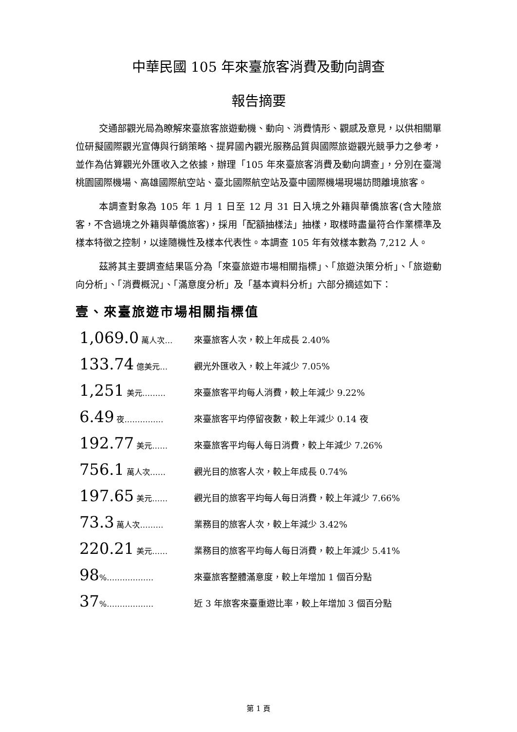中華民國 105 年來臺旅客消費及動向調查
報告摘要
交通部觀光局為瞭解來臺旅客旅遊動機、動向、消費情形、觀感及意見，以供相關單位研擬國際觀光宣傳與行銷策略、提昇國內觀光服務品質與國際旅遊觀光競爭力之參考，並作為估算觀光外匯收入之依據，辦理「105 年來臺旅客消費及動向調查」，分別在臺灣桃園國際機場、高雄國際航空站、臺北國際航空站及臺中國際機場現場訪問離境旅客。
本調查對象為 105 年 1 月 1 日至 12 月 31 日入境之外籍與華僑旅客(含大陸旅客，不含過境之外籍與華僑旅客)，採用「配額抽樣法」抽樣，取樣時盡量符合作業標準及樣本特徵之控制，以達隨機性及樣本代表性。本調查 105 年有效樣本數為 7,212 人。
茲將其主要調查結果區分為「來臺旅遊市場相關指標」、「旅遊決策分析」、「旅遊動向分析」、「消費概況」、「滿意度分析」及「基本資料分析」六部分摘述如下：
壹、來臺旅遊市場相關指標值
1,069.0 萬人次… 來臺旅客人次，較上年成長 2.40%
133.74 億美元… 觀光外匯收入，較上年減少 7.05%
1,251 美元……… 來臺旅客平均每人消費，較上年減少 9.22%
6.49 夜…………… 來臺旅客平均停留夜數，較上年減少 0.14 夜
192.77 美元…… 來臺旅客平均每人每日消費，較上年減少 7.26%
756.1 萬人次…… 觀光目的旅客人次，較上年成長 0.74%
197.65 美元…… 觀光目的旅客平均每人每日消費，較上年減少 7.66%
73.3 萬人次……… 業務目的旅客人次，較上年減少 3.42%
220.21 美元…… 業務目的旅客平均每人每日消費，較上年減少 5.41%
98%……………… 來臺旅客整體滿意度，較上年增加 1 個百分點
37%……………… 近 3 年旅客來臺重遊比率，較上年增加 3 個百分點
第 1 頁